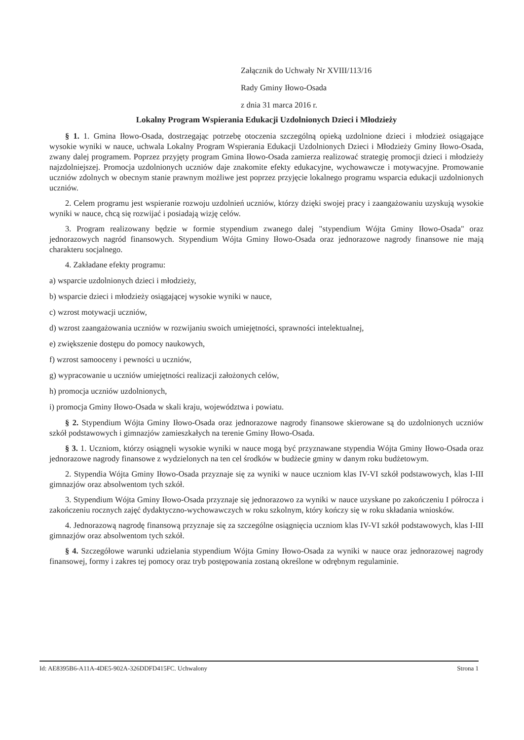Załącznik do Uchwały Nr XVIII/113/16
Rady Gminy Iłowo-Osada
z dnia 31 marca 2016 r.
Lokalny Program Wspierania Edukacji Uzdolnionych Dzieci i Młodzieży
§ 1. 1. Gmina Iłowo-Osada, dostrzegając potrzebę otoczenia szczególną opieką uzdolnione dzieci i młodzież osiągające wysokie wyniki w nauce, uchwala Lokalny Program Wspierania Edukacji Uzdolnionych Dzieci i Młodzieży Gminy Iłowo-Osada, zwany dalej programem. Poprzez przyjęty program Gmina Iłowo-Osada zamierza realizować strategię promocji dzieci i młodzieży najzdolniejszej. Promocja uzdolnionych uczniów daje znakomite efekty edukacyjne, wychowawcze i motywacyjne. Promowanie uczniów zdolnych w obecnym stanie prawnym możliwe jest poprzez przyjęcie lokalnego programu wsparcia edukacji uzdolnionych uczniów.
2. Celem programu jest wspieranie rozwoju uzdolnień uczniów, którzy dzięki swojej pracy i zaangażowaniu uzyskują wysokie wyniki w nauce, chcą się rozwijać i posiadają wizję celów.
3. Program realizowany będzie w formie stypendium zwanego dalej "stypendium Wójta Gminy Iłowo-Osada" oraz jednorazowych nagród finansowych. Stypendium Wójta Gminy Iłowo-Osada oraz jednorazowe nagrody finansowe nie mają charakteru socjalnego.
4. Zakładane efekty programu:
a) wsparcie uzdolnionych dzieci i młodzieży,
b) wsparcie dzieci i młodzieży osiągającej wysokie wyniki w nauce,
c) wzrost motywacji uczniów,
d) wzrost zaangażowania uczniów w rozwijaniu swoich umiejętności, sprawności intelektualnej,
e) zwiększenie dostępu do pomocy naukowych,
f) wzrost samooceny i pewności u uczniów,
g) wypracowanie u uczniów umiejętności realizacji założonych celów,
h) promocja uczniów uzdolnionych,
i) promocja Gminy Iłowo-Osada w skali kraju, województwa i powiatu.
§ 2. Stypendium Wójta Gminy Iłowo-Osada oraz jednorazowe nagrody finansowe skierowane są do uzdolnionych uczniów szkół podstawowych i gimnazjów zamieszkałych na terenie Gminy Iłowo-Osada.
§ 3. 1. Uczniom, którzy osiągnęli wysokie wyniki w nauce mogą być przyznawane stypendia Wójta Gminy Iłowo-Osada oraz jednorazowe nagrody finansowe z wydzielonych na ten cel środków w budżecie gminy w danym roku budżetowym.
2. Stypendia Wójta Gminy Iłowo-Osada przyznaje się za wyniki w nauce uczniom klas IV-VI szkół podstawowych, klas I-III gimnazjów oraz absolwentom tych szkół.
3. Stypendium Wójta Gminy Iłowo-Osada przyznaje się jednorazowo za wyniki w nauce uzyskane po zakończeniu I półrocza i zakończeniu rocznych zajęć dydaktyczno-wychowawczych w roku szkolnym, który kończy się w roku składania wniosków.
4. Jednorazową nagrodę finansową przyznaje się za szczególne osiągnięcia uczniom klas IV-VI szkół podstawowych, klas I-III gimnazjów oraz absolwentom tych szkół.
§ 4. Szczegółowe warunki udzielania stypendium Wójta Gminy Iłowo-Osada za wyniki w nauce oraz jednorazowej nagrody finansowej, formy i zakres tej pomocy oraz tryb postępowania zostaną określone w odrębnym regulaminie.
Id: AE8395B6-A11A-4DE5-902A-326DDFD415FC. Uchwalony Strona 1